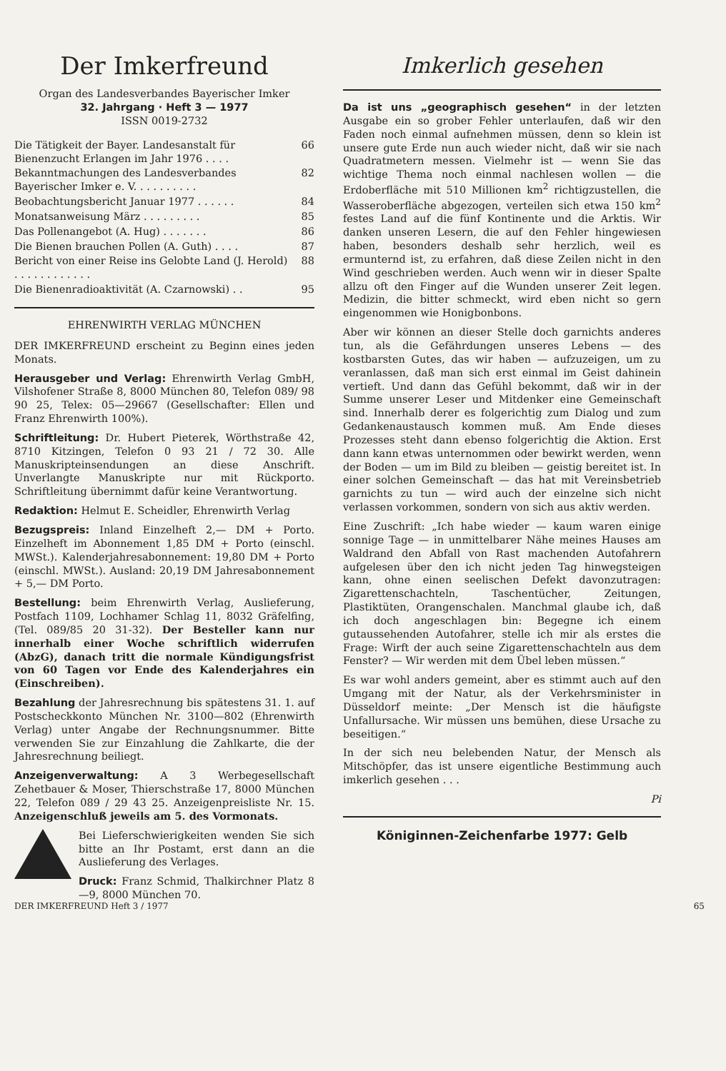Der Imkerfreund
Organ des Landesverbandes Bayerischer Imker
32. Jahrgang · Heft 3 — 1977
ISSN 0019-2732
| Die Tätigkeit der Bayer. Landesanstalt für Bienenzucht Erlangen im Jahr 1976 . . . . | 66 |
| Bekanntmachungen des Landesverbandes Bayerischer Imker e. V. . . . . . . . . . | 82 |
| Beobachtungsbericht Januar 1977 . . . . . . | 84 |
| Monatsanweisung März . . . . . . . . . | 85 |
| Das Pollenangebot (A. Hug) . . . . . . . | 86 |
| Die Bienen brauchen Pollen (A. Guth) . . . . | 87 |
| Bericht von einer Reise ins Gelobte Land (J. Herold) . . . . . . . . . . . . | 88 |
| Die Bienenradioaktivität (A. Czarnowski) . . | 95 |
EHRENWIRTH VERLAG MÜNCHEN
DER IMKERFREUND erscheint zu Beginn eines jeden Monats.
Herausgeber und Verlag: Ehrenwirth Verlag GmbH, Vilshofener Straße 8, 8000 München 80, Telefon 089/ 98 90 25, Telex: 05—29667 (Gesellschafter: Ellen und Franz Ehrenwirth 100%).
Schriftleitung: Dr. Hubert Pieterek, Wörthstraße 42, 8710 Kitzingen, Telefon 0 93 21 / 72 30. Alle Manuskripteinsendungen an diese Anschrift. Unverlangte Manuskripte nur mit Rückporto. Schriftleitung übernimmt dafür keine Verantwortung.
Redaktion: Helmut E. Scheidler, Ehrenwirth Verlag
Bezugspreis: Inland Einzelheft 2,— DM + Porto. Einzelheft im Abonnement 1,85 DM + Porto (einschl. MWSt.). Kalenderjahresabonnement: 19,80 DM + Porto (einschl. MWSt.). Ausland: 20,19 DM Jahresabonnement + 5,— DM Porto.
Bestellung: beim Ehrenwirth Verlag, Auslieferung, Postfach 1109, Lochhamer Schlag 11, 8032 Gräfelfing, (Tel. 089/85 20 31-32). Der Besteller kann nur innerhalb einer Woche schriftlich widerrufen (AbzG), danach tritt die normale Kündigungsfrist von 60 Tagen vor Ende des Kalenderjahres ein (Einschreiben).
Bezahlung der Jahresrechnung bis spätestens 31. 1. auf Postscheckkonto München Nr. 3100—802 (Ehrenwirth Verlag) unter Angabe der Rechnungsnummer. Bitte verwenden Sie zur Einzahlung die Zahlkarte, die der Jahresrechnung beiliegt.
Anzeigenverwaltung: A 3 Werbegesellschaft Zehetbauer & Moser, Thierschstraße 17, 8000 München 22, Telefon 089 / 29 43 25. Anzeigenpreisliste Nr. 15. Anzeigenschluß jeweils am 5. des Vormonats.
Bei Lieferschwierigkeiten wenden Sie sich bitte an Ihr Postamt, erst dann an die Auslieferung des Verlages.
Druck: Franz Schmid, Thalkirchner Platz 8—9, 8000 München 70.
Imkerlich gesehen
Da ist uns „geographisch gesehen“ in der letzten Ausgabe ein so grober Fehler unterlaufen, daß wir den Faden noch einmal aufnehmen müssen, denn so klein ist unsere gute Erde nun auch wieder nicht, daß wir sie nach Quadratmetern messen. Vielmehr ist — wenn Sie das wichtige Thema noch einmal nachlesen wollen — die Erdoberfläche mit 510 Millionen km<sup>2</sup> richtigzustellen, die Wasseroberfläche abgezogen, verteilen sich etwa 150 km<sup>2</sup> festes Land auf die fünf Kontinente und die Arktis. Wir danken unseren Lesern, die auf den Fehler hingewiesen haben, besonders deshalb sehr herzlich, weil es ermunternd ist, zu erfahren, daß diese Zeilen nicht in den Wind geschrieben werden. Auch wenn wir in dieser Spalte allzu oft den Finger auf die Wunden unserer Zeit legen. Medizin, die bitter schmeckt, wird eben nicht so gern eingenommen wie Honigbonbons.
Aber wir können an dieser Stelle doch garnichts anderes tun, als die Gefährdungen unseres Lebens — des kostbarsten Gutes, das wir haben — aufzuzeigen, um zu veranlassen, daß man sich erst einmal im Geist dahinein vertieft. Und dann das Gefühl bekommt, daß wir in der Summe unserer Leser und Mitdenker eine Gemeinschaft sind. Innerhalb derer es folgerichtig zum Dialog und zum Gedankenaustausch kommen muß. Am Ende dieses Prozesses steht dann ebenso folgerichtig die Aktion. Erst dann kann etwas unternommen oder bewirkt werden, wenn der Boden — um im Bild zu bleiben — geistig bereitet ist. In einer solchen Gemeinschaft — das hat mit Vereinsbetrieb garnichts zu tun — wird auch der einzelne sich nicht verlassen vorkommen, sondern von sich aus aktiv werden.
Eine Zuschrift: „Ich habe wieder — kaum waren einige sonnige Tage — in unmittelbarer Nähe meines Hauses am Waldrand den Abfall von Rast machenden Autofahrern aufgelesen über den ich nicht jeden Tag hinwegsteigen kann, ohne einen seelischen Defekt davonzutragen: Zigarettenschachteln, Taschentücher, Zeitungen, Plastiktüten, Orangenschalen. Manchmal glaube ich, daß ich doch angeschlagen bin: Begegne ich einem gutaussehenden Autofahrer, stelle ich mir als erstes die Frage: Wirft der auch seine Zigarettenschachteln aus dem Fenster? — Wir werden mit dem Übel leben müssen.“
Es war wohl anders gemeint, aber es stimmt auch auf den Umgang mit der Natur, als der Verkehrsminister in Düsseldorf meinte: „Der Mensch ist die häufigste Unfallursache. Wir müssen uns bemühen, diese Ursache zu beseitigen.“
In der sich neu belebenden Natur, der Mensch als Mitschöpfer, das ist unsere eigentliche Bestimmung auch imkerlich gesehen . . .
Pi
Königinnen-Zeichenfarbe 1977: Gelb
DER IMKERFREUND Heft 3 / 1977 65